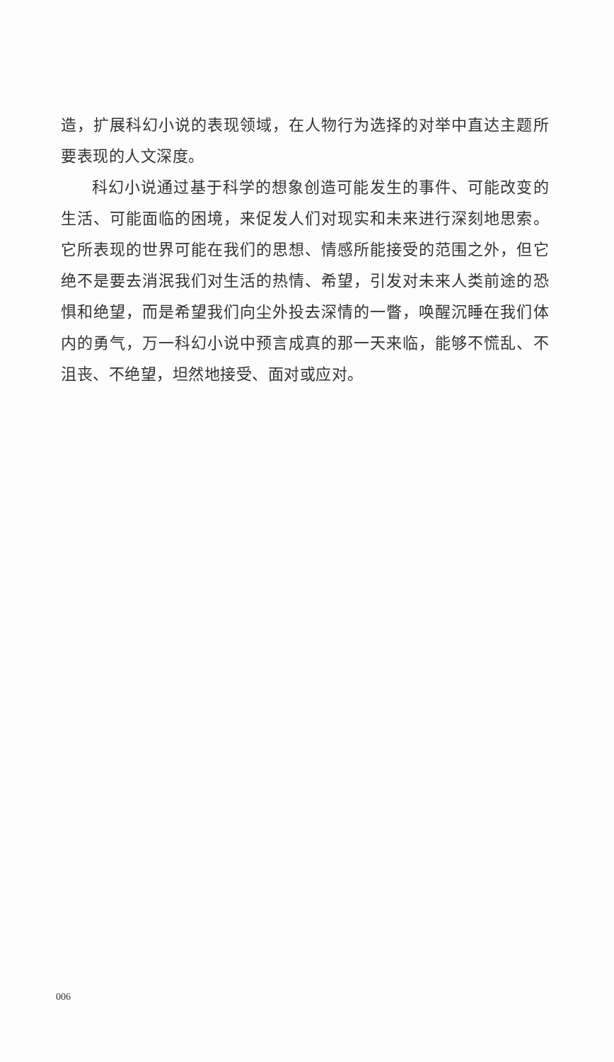造，扩展科幻小说的表现领域，在人物行为选择的对举中直达主题所要表现的人文深度。
科幻小说通过基于科学的想象创造可能发生的事件、可能改变的生活、可能面临的困境，来促发人们对现实和未来进行深刻地思索。它所表现的世界可能在我们的思想、情感所能接受的范围之外，但它绝不是要去消泯我们对生活的热情、希望，引发对未来人类前途的恐惧和绝望，而是希望我们向尘外投去深情的一瞥，唤醒沉睡在我们体内的勇气，万一科幻小说中预言成真的那一天来临，能够不慌乱、不沮丧、不绝望，坦然地接受、面对或应对。
006